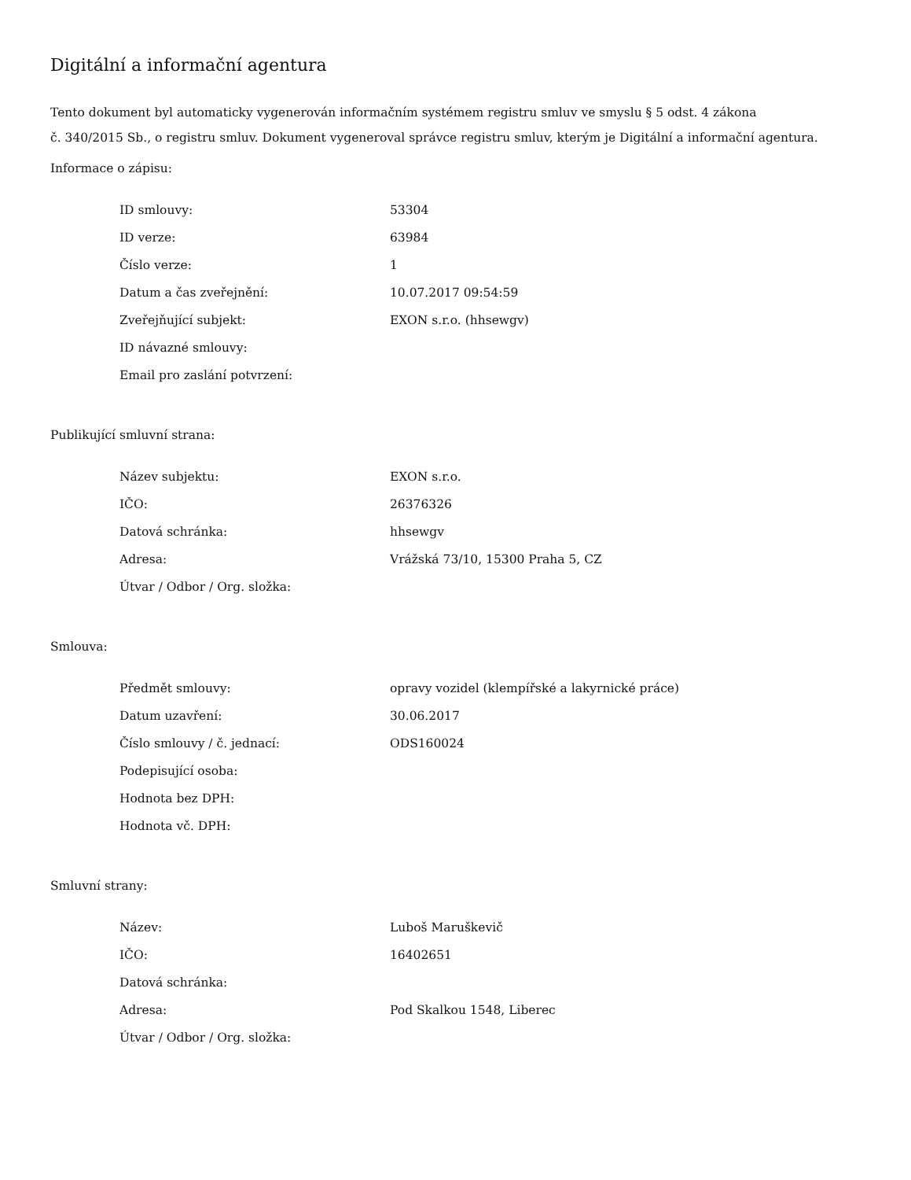Digitální a informační agentura
Tento dokument byl automaticky vygenerován informačním systémem registru smluv ve smyslu § 5 odst. 4 zákona
č. 340/2015 Sb., o registru smluv. Dokument vygeneroval správce registru smluv, kterým je Digitální a informační agentura.
Informace o zápisu:
| ID smlouvy: | 53304 |
| ID verze: | 63984 |
| Číslo verze: | 1 |
| Datum a čas zveřejnění: | 10.07.2017 09:54:59 |
| Zveřejňující subjekt: | EXON s.r.o. (hhsewgv) |
| ID návazné smlouvy: | |
| Email pro zaslání potvrzení: | |
Publikující smluvní strana:
| Název subjektu: | EXON s.r.o. |
| IČO: | 26376326 |
| Datová schránka: | hhsewgv |
| Adresa: | Vrážská 73/10, 15300 Praha 5, CZ |
| Útvar / Odbor / Org. složka: | |
Smlouva:
| Předmět smlouvy: | opravy vozidel (klempířské a lakyrnické práce) |
| Datum uzavření: | 30.06.2017 |
| Číslo smlouvy / č. jednací: | ODS160024 |
| Podepisující osoba: | |
| Hodnota bez DPH: | |
| Hodnota vč. DPH: | |
Smluvní strany:
| Název: | Luboš Maruškevič |
| IČO: | 16402651 |
| Datová schránka: | |
| Adresa: | Pod Skalkou 1548, Liberec |
| Útvar / Odbor / Org. složka: | |